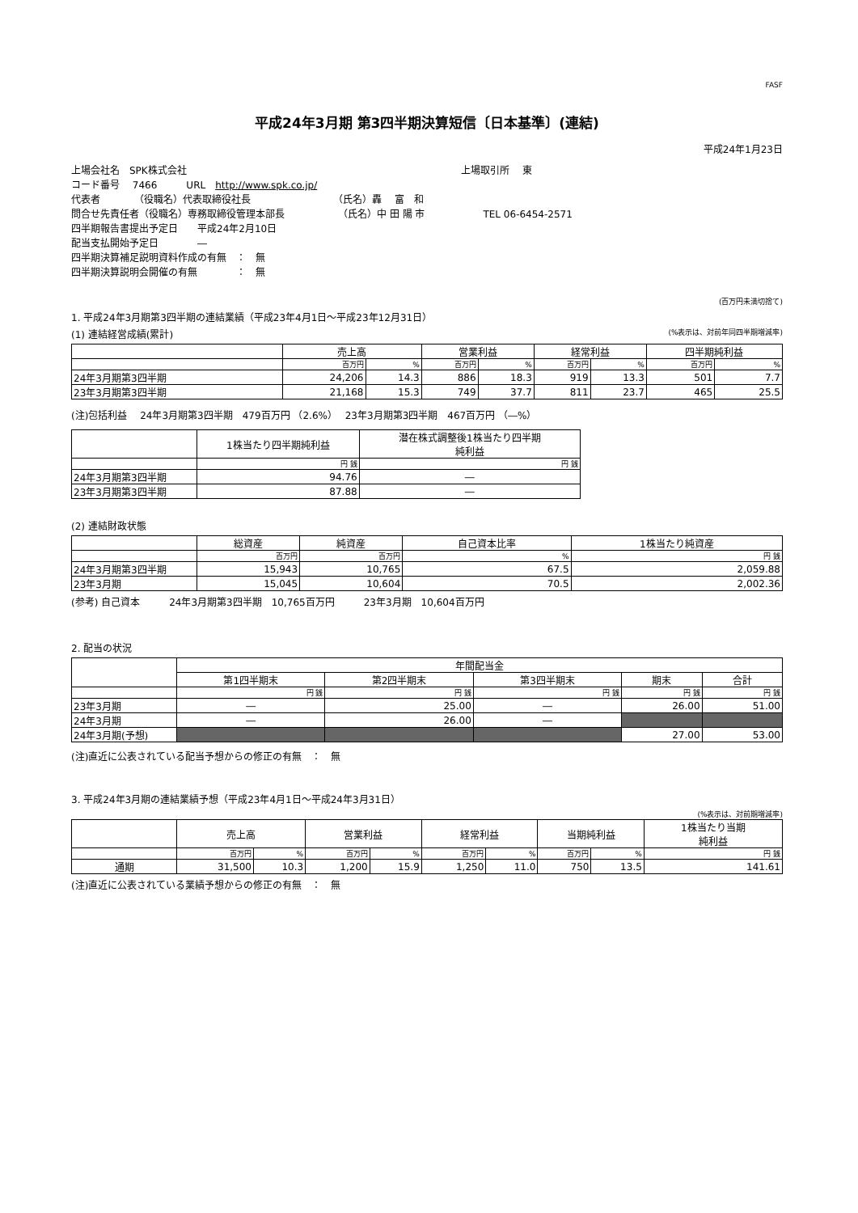FASF
平成24年3月期 第3四半期決算短信〔日本基準〕(連結)
平成24年1月23日
上場会社名　SPK株式会社 上場取引所　 東
コード番号　 7466　　　URL　http://www.spk.co.jp/
代表者　　　　（役職名）代表取締役社長　　　　　　　　　（氏名）轟　 富　和
問合せ先責任者（役職名）専務取締役管理本部長　　　　　　（氏名）中 田 陽 市　　　　　　TEL 06-6454-2571
四半期報告書提出予定日　　平成24年2月10日
配当支払開始予定日　　　　―
四半期決算補足説明資料作成の有無　：　無
四半期決算説明会開催の有無　　　　：　無
(百万円未満切捨て)
1. 平成24年3月期第3四半期の連結業績（平成23年4月1日～平成23年12月31日）
(1) 連結経営成績(累計) (%表示は、対前年同四半期増減率)
| | 売上高 | | 営業利益 | | 経常利益 | | 四半期純利益 | |
| --- | --- | --- | --- | --- | --- | --- | --- | --- |
| | 百万円 | % | 百万円 | % | 百万円 | % | 百万円 | % |
| 24年3月期第3四半期 | 24,206 | 14.3 | 886 | 18.3 | 919 | 13.3 | 501 | 7.7 |
| 23年3月期第3四半期 | 21,168 | 15.3 | 749 | 37.7 | 811 | 23.7 | 465 | 25.5 |
(注)包括利益　 24年3月期第3四半期　479百万円 （2.6%）　 23年3月期第3四半期　467百万円 （―%）
| | 1株当たり四半期純利益 | 潜在株式調整後1株当たり四半期 純利益 |
| --- | --- | --- |
| | 円 銭 | 円 銭 |
| 24年3月期第3四半期 | 94.76 | ― |
| 23年3月期第3四半期 | 87.88 | ― |
(2) 連結財政状態
| | 総資産 | 純資産 | 自己資本比率 | 1株当たり純資産 |
| --- | --- | --- | --- | --- |
| | 百万円 | 百万円 | % | 円 銭 |
| 24年3月期第3四半期 | 15,943 | 10,765 | 67.5 | 2,059.88 |
| 23年3月期 | 15,045 | 10,604 | 70.5 | 2,002.36 |
(参考) 自己資本　　　24年3月期第3四半期　10,765百万円　　　23年3月期　10,604百万円
2. 配当の状況
| | 年間配当金 | | | | |
| --- | --- | --- | --- | --- | --- |
| | 第1四半期末 | 第2四半期末 | 第3四半期末 | 期末 | 合計 |
| | 円 銭 | 円 銭 | 円 銭 | 円 銭 | 円 銭 |
| 23年3月期 | ― | 25.00 | ― | 26.00 | 51.00 |
| 24年3月期 | ― | 26.00 | ― | | |
| 24年3月期(予想) | | | | 27.00 | 53.00 |
(注)直近に公表されている配当予想からの修正の有無　：　無
3. 平成24年3月期の連結業績予想（平成23年4月1日～平成24年3月31日）
(%表示は、対前期増減率)
| | 売上高 | | 営業利益 | | 経常利益 | | 当期純利益 | | 1株当たり当期 純利益 |
| --- | --- | --- | --- | --- | --- | --- | --- | --- | --- |
| | 百万円 | % | 百万円 | % | 百万円 | % | 百万円 | % | 円 銭 |
| 通期 | 31,500 | 10.3 | 1,200 | 15.9 | 1,250 | 11.0 | 750 | 13.5 | 141.61 |
(注)直近に公表されている業績予想からの修正の有無　：　無